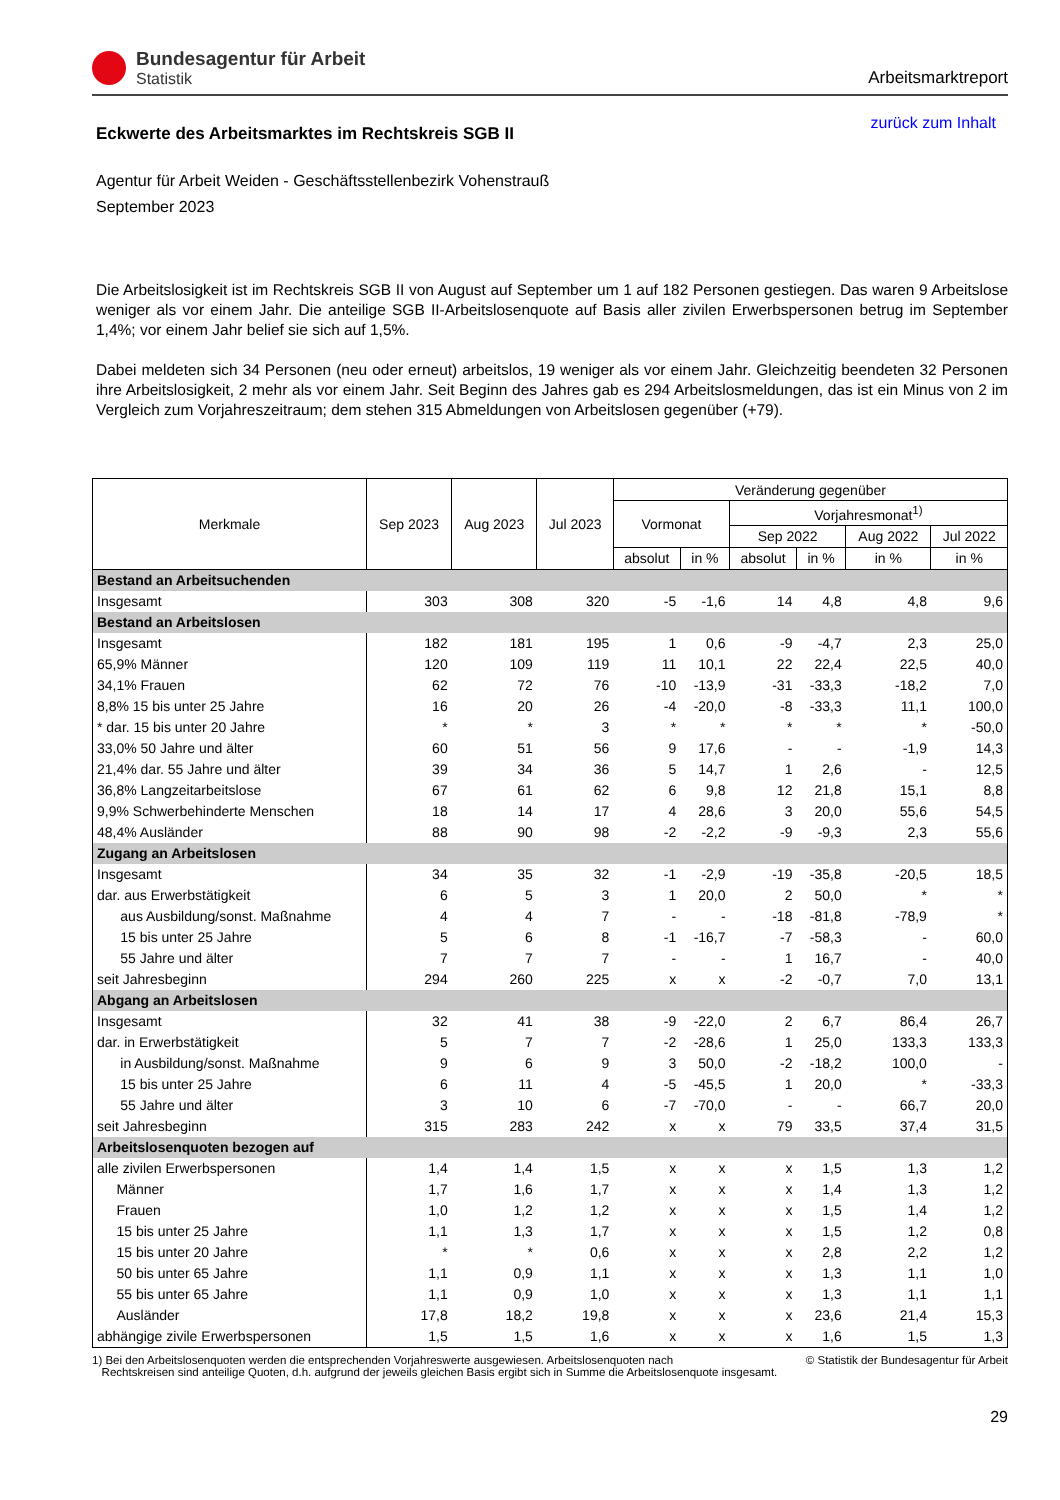Bundesagentur für Arbeit
Statistik
Arbeitsmarktreport
Eckwerte des Arbeitsmarktes im Rechtskreis SGB II
zurück zum Inhalt
Agentur für Arbeit Weiden - Geschäftsstellenbezirk Vohenstrauß
September 2023
Die Arbeitslosigkeit ist im Rechtskreis SGB II von August auf September um 1 auf 182 Personen gestiegen. Das waren 9 Arbeitslose weniger als vor einem Jahr. Die anteilige SGB II-Arbeitslosenquote auf Basis aller zivilen Erwerbspersonen betrug im September 1,4%; vor einem Jahr belief sie sich auf 1,5%.
Dabei meldeten sich 34 Personen (neu oder erneut) arbeitslos, 19 weniger als vor einem Jahr. Gleichzeitig beendeten 32 Personen ihre Arbeitslosigkeit, 2 mehr als vor einem Jahr. Seit Beginn des Jahres gab es 294 Arbeitslosmeldungen, das ist ein Minus von 2 im Vergleich zum Vorjahreszeitraum; dem stehen 315 Abmeldungen von Arbeitslosen gegenüber (+79).
| Merkmale | Sep 2023 | Aug 2023 | Jul 2023 | Veränderung gegenüber | | | | | |
| --- | --- | --- | --- | --- | --- | --- | --- | --- | --- |
| | | | | Vormonat | | Vorjahresmonat<sup>1)</sup> | | | |
| | | | | | | Sep 2022 | | Aug 2022 | Jul 2022 |
| | | | | absolut | in % | absolut | in % | in % | in % |
| Bestand an Arbeitsuchenden | | | | | | | | | |
| Insgesamt | 303 | 308 | 320 | -5 | -1,6 | 14 | 4,8 | 4,8 | 9,6 |
| Bestand an Arbeitslosen | | | | | | | | | |
| Insgesamt | 182 | 181 | 195 | 1 | 0,6 | -9 | -4,7 | 2,3 | 25,0 |
| 65,9% Männer | 120 | 109 | 119 | 11 | 10,1 | 22 | 22,4 | 22,5 | 40,0 |
| 34,1% Frauen | 62 | 72 | 76 | -10 | -13,9 | -31 | -33,3 | -18,2 | 7,0 |
| 8,8% 15 bis unter 25 Jahre | 16 | 20 | 26 | -4 | -20,0 | -8 | -33,3 | 11,1 | 100,0 |
| * dar. 15 bis unter 20 Jahre | * | * | 3 | * | * | * | * | * | -50,0 |
| 33,0% 50 Jahre und älter | 60 | 51 | 56 | 9 | 17,6 | - | - | -1,9 | 14,3 |
| 21,4% dar. 55 Jahre und älter | 39 | 34 | 36 | 5 | 14,7 | 1 | 2,6 | - | 12,5 |
| 36,8% Langzeitarbeitslose | 67 | 61 | 62 | 6 | 9,8 | 12 | 21,8 | 15,1 | 8,8 |
| 9,9% Schwerbehinderte Menschen | 18 | 14 | 17 | 4 | 28,6 | 3 | 20,0 | 55,6 | 54,5 |
| 48,4% Ausländer | 88 | 90 | 98 | -2 | -2,2 | -9 | -9,3 | 2,3 | 55,6 |
| Zugang an Arbeitslosen | | | | | | | | | |
| Insgesamt | 34 | 35 | 32 | -1 | -2,9 | -19 | -35,8 | -20,5 | 18,5 |
| dar. aus Erwerbstätigkeit | 6 | 5 | 3 | 1 | 20,0 | 2 | 50,0 | * | * |
| aus Ausbildung/sonst. Maßnahme | 4 | 4 | 7 | - | - | -18 | -81,8 | -78,9 | * |
| 15 bis unter 25 Jahre | 5 | 6 | 8 | -1 | -16,7 | -7 | -58,3 | - | 60,0 |
| 55 Jahre und älter | 7 | 7 | 7 | - | - | 1 | 16,7 | - | 40,0 |
| seit Jahresbeginn | 294 | 260 | 225 | x | x | -2 | -0,7 | 7,0 | 13,1 |
| Abgang an Arbeitslosen | | | | | | | | | |
| Insgesamt | 32 | 41 | 38 | -9 | -22,0 | 2 | 6,7 | 86,4 | 26,7 |
| dar. in Erwerbstätigkeit | 5 | 7 | 7 | -2 | -28,6 | 1 | 25,0 | 133,3 | 133,3 |
| in Ausbildung/sonst. Maßnahme | 9 | 6 | 9 | 3 | 50,0 | -2 | -18,2 | 100,0 | - |
| 15 bis unter 25 Jahre | 6 | 11 | 4 | -5 | -45,5 | 1 | 20,0 | * | -33,3 |
| 55 Jahre und älter | 3 | 10 | 6 | -7 | -70,0 | - | - | 66,7 | 20,0 |
| seit Jahresbeginn | 315 | 283 | 242 | x | x | 79 | 33,5 | 37,4 | 31,5 |
| Arbeitslosenquoten bezogen auf | | | | | | | | | |
| alle zivilen Erwerbspersonen | 1,4 | 1,4 | 1,5 | x | x | x | 1,5 | 1,3 | 1,2 |
| Männer | 1,7 | 1,6 | 1,7 | x | x | x | 1,4 | 1,3 | 1,2 |
| Frauen | 1,0 | 1,2 | 1,2 | x | x | x | 1,5 | 1,4 | 1,2 |
| 15 bis unter 25 Jahre | 1,1 | 1,3 | 1,7 | x | x | x | 1,5 | 1,2 | 0,8 |
| 15 bis unter 20 Jahre | * | * | 0,6 | x | x | x | 2,8 | 2,2 | 1,2 |
| 50 bis unter 65 Jahre | 1,1 | 0,9 | 1,1 | x | x | x | 1,3 | 1,1 | 1,0 |
| 55 bis unter 65 Jahre | 1,1 | 0,9 | 1,0 | x | x | x | 1,3 | 1,1 | 1,1 |
| Ausländer | 17,8 | 18,2 | 19,8 | x | x | x | 23,6 | 21,4 | 15,3 |
| abhängige zivile Erwerbspersonen | 1,5 | 1,5 | 1,6 | x | x | x | 1,6 | 1,5 | 1,3 |
1) Bei den Arbeitslosenquoten werden die entsprechenden Vorjahreswerte ausgewiesen. Arbeitslosenquoten nach
Rechtskreisen sind anteilige Quoten, d.h. aufgrund der jeweils gleichen Basis ergibt sich in Summe die Arbeitslosenquote insgesamt.
© Statistik der Bundesagentur für Arbeit
29